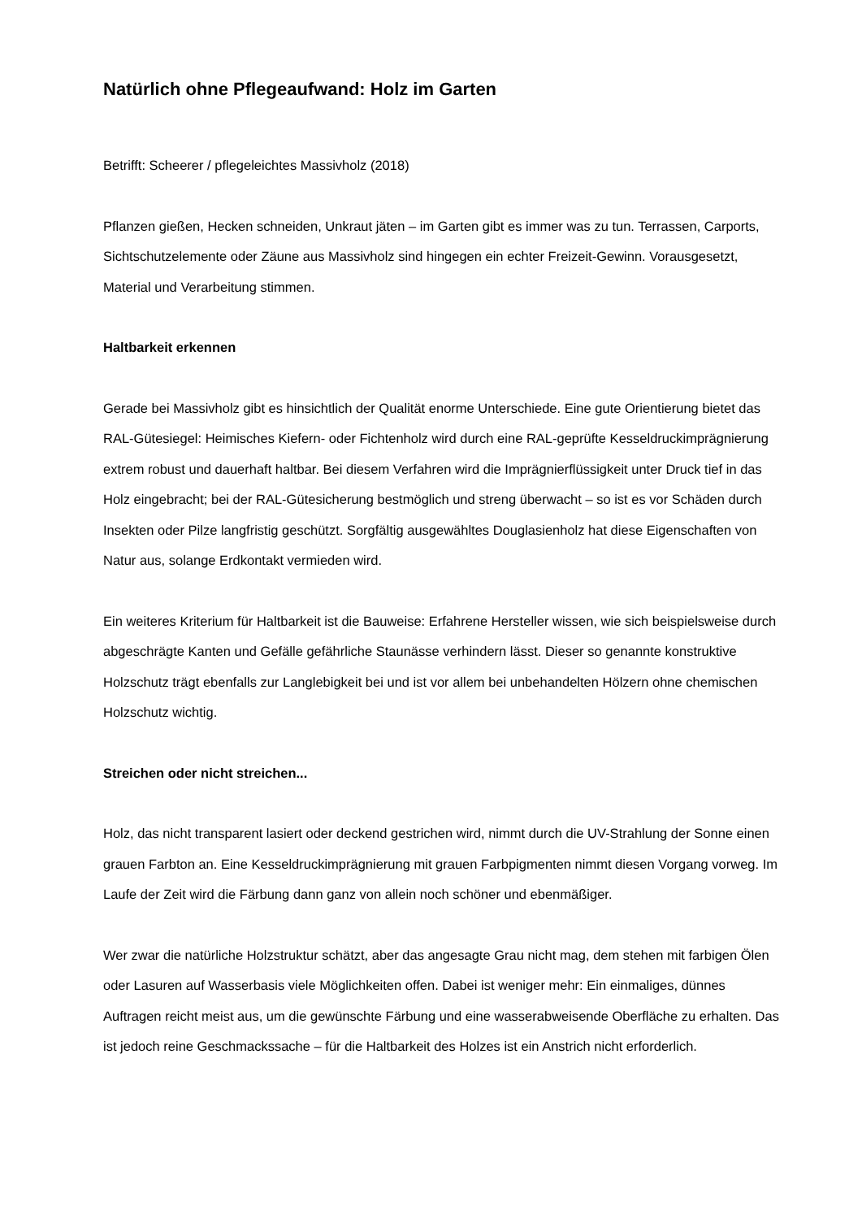Natürlich ohne Pflegeaufwand: Holz im Garten
Betrifft: Scheerer / pflegeleichtes Massivholz (2018)
Pflanzen gießen, Hecken schneiden, Unkraut jäten – im Garten gibt es immer was zu tun. Terrassen, Carports, Sichtschutzelemente oder Zäune aus Massivholz sind hingegen ein echter Freizeit-Gewinn. Vorausgesetzt, Material und Verarbeitung stimmen.
Haltbarkeit erkennen
Gerade bei Massivholz gibt es hinsichtlich der Qualität enorme Unterschiede. Eine gute Orientierung bietet das RAL-Gütesiegel: Heimisches Kiefern- oder Fichtenholz wird durch eine RAL-geprüfte Kesseldruckimprägnierung extrem robust und dauerhaft haltbar. Bei diesem Verfahren wird die Imprägnierflüssigkeit unter Druck tief in das Holz eingebracht; bei der RAL-Gütesicherung bestmöglich und streng überwacht – so ist es vor Schäden durch Insekten oder Pilze langfristig geschützt. Sorgfältig ausgewähltes Douglasienholz hat diese Eigenschaften von Natur aus, solange Erdkontakt vermieden wird.
Ein weiteres Kriterium für Haltbarkeit ist die Bauweise: Erfahrene Hersteller wissen, wie sich beispielsweise durch abgeschrägte Kanten und Gefälle gefährliche Staunässe verhindern lässt. Dieser so genannte konstruktive Holzschutz trägt ebenfalls zur Langlebigkeit bei und ist vor allem bei unbehandelten Hölzern ohne chemischen Holzschutz wichtig.
Streichen oder nicht streichen...
Holz, das nicht transparent lasiert oder deckend gestrichen wird, nimmt durch die UV-Strahlung der Sonne einen grauen Farbton an. Eine Kesseldruckimprägnierung mit grauen Farbpigmenten nimmt diesen Vorgang vorweg. Im Laufe der Zeit wird die Färbung dann ganz von allein noch schöner und ebenmäßiger.
Wer zwar die natürliche Holzstruktur schätzt, aber das angesagte Grau nicht mag, dem stehen mit farbigen Ölen oder Lasuren auf Wasserbasis viele Möglichkeiten offen. Dabei ist weniger mehr: Ein einmaliges, dünnes Auftragen reicht meist aus, um die gewünschte Färbung und eine wasserabweisende Oberfläche zu erhalten. Das ist jedoch reine Geschmackssache – für die Haltbarkeit des Holzes ist ein Anstrich nicht erforderlich.